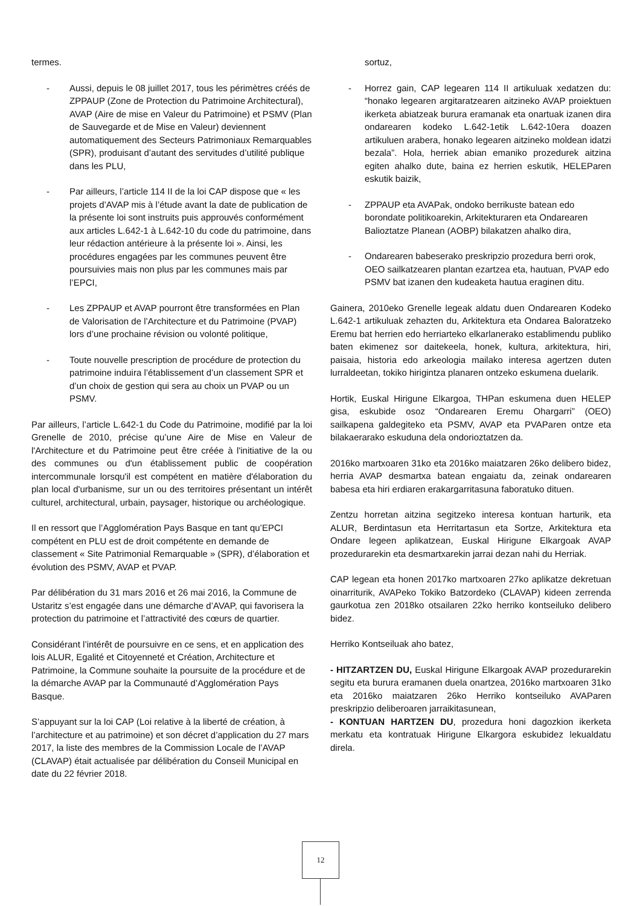termes.
- Aussi, depuis le 08 juillet 2017, tous les périmètres créés de ZPPAUP (Zone de Protection du Patrimoine Architectural), AVAP (Aire de mise en Valeur du Patrimoine) et PSMV (Plan de Sauvegarde et de Mise en Valeur) deviennent automatiquement des Secteurs Patrimoniaux Remarquables (SPR), produisant d’autant des servitudes d’utilité publique dans les PLU,
- Par ailleurs, l’article 114 II de la loi CAP dispose que « les projets d’AVAP mis à l’étude avant la date de publication de la présente loi sont instruits puis approuvés conformément aux articles L.642-1 à L.642-10 du code du patrimoine, dans leur rédaction antérieure à la présente loi ». Ainsi, les procédures engagées par les communes peuvent être poursuivies mais non plus par les communes mais par l’EPCI,
- Les ZPPAUP et AVAP pourront être transformées en Plan de Valorisation de l’Architecture et du Patrimoine (PVAP) lors d’une prochaine révision ou volonté politique,
- Toute nouvelle prescription de procédure de protection du patrimoine induira l’établissement d’un classement SPR et d’un choix de gestion qui sera au choix un PVAP ou un PSMV.
Par ailleurs, l’article L.642-1 du Code du Patrimoine, modifié par la loi Grenelle de 2010, précise qu’une Aire de Mise en Valeur de l'Architecture et du Patrimoine peut être créée à l'initiative de la ou des communes ou d'un établissement public de coopération intercommunale lorsqu'il est compétent en matière d'élaboration du plan local d'urbanisme, sur un ou des territoires présentant un intérêt culturel, architectural, urbain, paysager, historique ou archéologique.
Il en ressort que l’Agglomération Pays Basque en tant qu’EPCI compétent en PLU est de droit compétente en demande de classement « Site Patrimonial Remarquable » (SPR), d’élaboration et évolution des PSMV, AVAP et PVAP.
Par délibération du 31 mars 2016 et 26 mai 2016, la Commune de Ustaritz s’est engagée dans une démarche d’AVAP, qui favorisera la protection du patrimoine et l’attractivité des cœurs de quartier.
Considérant l’intérêt de poursuivre en ce sens, et en application des lois ALUR, Egalité et Citoyenneté et Création, Architecture et Patrimoine, la Commune souhaite la poursuite de la procédure et de la démarche AVAP par la Communauté d’Agglomération Pays Basque.
S’appuyant sur la loi CAP (Loi relative à la liberté de création, à l’architecture et au patrimoine) et son décret d’application du 27 mars 2017, la liste des membres de la Commission Locale de l’AVAP (CLAVAP) était actualisée par délibération du Conseil Municipal en date du 22 février 2018.
sortuz,
- Horrez gain, CAP legearen 114 II artikuluak xedatzen du: “honako legearen argitaratzearen aitzineko AVAP proiektuen ikerketa abiatzeak burura eramanak eta onartuak izanen dira ondarearen kodeko L.642-1etik L.642-10era doazen artikuluen arabera, honako legearen aitzineko moldean idatzi bezala”. Hola, herriek abian emaniko prozedurek aitzina egiten ahalko dute, baina ez herrien eskutik, HELEParen eskutik baizik,
- ZPPAUP eta AVAPak, ondoko berrikuste batean edo borondate politikoarekin, Arkitekturaren eta Ondarearen Balioztatze Planean (AOBP) bilakatzen ahalko dira,
- Ondarearen babeserako preskripzio prozedura berri orok, OEO sailkatzearen plantan ezartzea eta, hautuan, PVAP edo PSMV bat izanen den kudeaketa hautua eraginen ditu.
Gainera, 2010eko Grenelle legeak aldatu duen Ondarearen Kodeko L.642-1 artikuluak zehazten du, Arkitektura eta Ondarea Baloratzeko Eremu bat herrien edo herriarteko elkarlanerako establimendu publiko baten ekimenez sor daitekeela, honek, kultura, arkitektura, hiri, paisaia, historia edo arkeologia mailako interesa agertzen duten lurraldeetan, tokiko hirigintza planaren ontzeko eskumena duelarik.
Hortik, Euskal Hirigune Elkargoa, THPan eskumena duen HELEP gisa, eskubide osoz “Ondarearen Eremu Ohargarri” (OEO) sailkapena galdegiteko eta PSMV, AVAP eta PVAParen ontze eta bilakaerarako eskuduna dela ondorioztatzen da.
2016ko martxoaren 31ko eta 2016ko maiatzaren 26ko delibero bidez, herria AVAP desmartxa batean engaiatu da, zeinak ondarearen babesa eta hiri erdiaren erakargarritasuna faboratuko dituen.
Zentzu horretan aitzina segitzeko interesa kontuan harturik, eta ALUR, Berdintasun eta Herritartasun eta Sortze, Arkitektura eta Ondare legeen aplikatzean, Euskal Hirigune Elkargoak AVAP prozedurarekin eta desmartxarekin jarrai dezan nahi du Herriak.
CAP legean eta honen 2017ko martxoaren 27ko aplikatze dekretuan oinarriturik, AVAPeko Tokiko Batzordeko (CLAVAP) kideen zerrenda gaurkotua zen 2018ko otsailaren 22ko herriko kontseiluko delibero bidez.
Herriko Kontseiluak aho batez,
- HITZARTZEN DU, Euskal Hirigune Elkargoak AVAP prozedurarekin segitu eta burura eramanen duela onartzea, 2016ko martxoaren 31ko eta 2016ko maiatzaren 26ko Herriko kontseiluko AVAParen preskripzio deliberoaren jarraikitasunean,
- KONTUAN HARTZEN DU, prozedura honi dagozkion ikerketa merkatu eta kontratuak Hirigune Elkargora eskubidez lekualdatu direla.
12